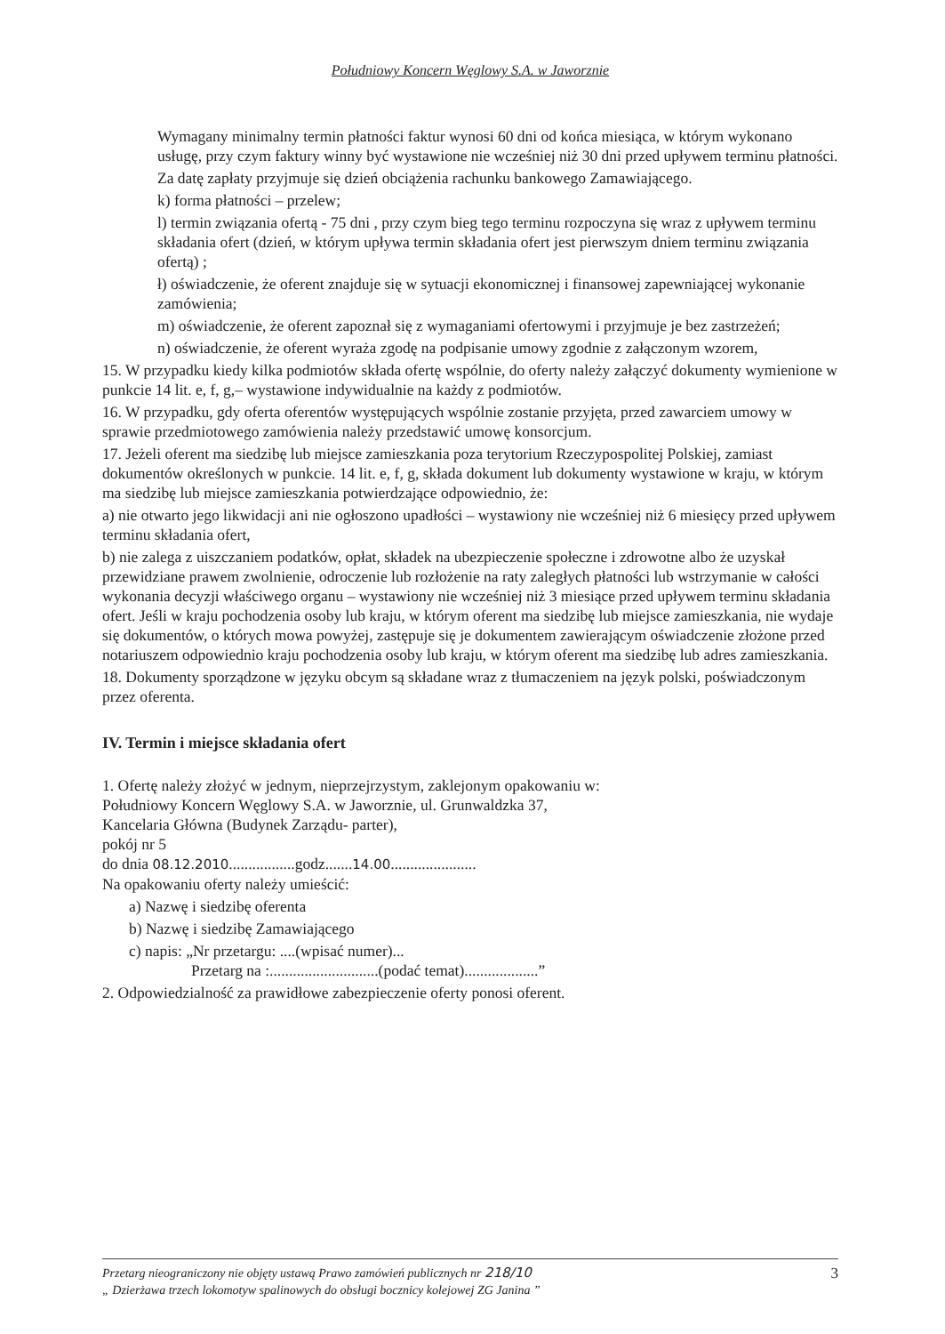Południowy Koncern Węglowy S.A. w Jaworznie
Wymagany minimalny termin płatności faktur wynosi 60 dni od końca miesiąca, w którym wykonano usługę, przy czym faktury winny być wystawione nie wcześniej niż 30 dni przed upływem terminu płatności.
Za datę zapłaty przyjmuje się dzień obciążenia rachunku bankowego Zamawiającego.
k) forma płatności – przelew;
l) termin związania ofertą - 75 dni , przy czym bieg tego terminu rozpoczyna się wraz z upływem terminu składania ofert (dzień, w którym upływa termin składania ofert jest pierwszym dniem terminu związania ofertą) ;
ł) oświadczenie, że oferent znajduje się w sytuacji ekonomicznej i finansowej zapewniającej wykonanie zamówienia;
m) oświadczenie, że oferent zapoznał się z wymaganiami ofertowymi i przyjmuje je bez zastrzeżeń;
n) oświadczenie, że oferent wyraża zgodę na podpisanie umowy zgodnie z załączonym wzorem,
15. W przypadku kiedy kilka podmiotów składa ofertę wspólnie, do oferty należy załączyć dokumenty wymienione w punkcie 14 lit. e, f, g,– wystawione indywidualnie na każdy z podmiotów.
16. W przypadku, gdy oferta oferentów występujących wspólnie zostanie przyjęta, przed zawarciem umowy w sprawie przedmiotowego zamówienia należy przedstawić umowę konsorcjum.
17. Jeżeli oferent ma siedzibę lub miejsce zamieszkania poza terytorium Rzeczypospolitej Polskiej, zamiast dokumentów określonych w punkcie. 14 lit. e, f, g, składa dokument lub dokumenty wystawione w kraju, w którym ma siedzibę lub miejsce zamieszkania potwierdzające odpowiednio, że:
a) nie otwarto jego likwidacji ani nie ogłoszono upadłości – wystawiony nie wcześniej niż 6 miesięcy przed upływem terminu składania ofert,
b) nie zalega z uiszczaniem podatków, opłat, składek na ubezpieczenie społeczne i zdrowotne albo że uzyskał przewidziane prawem zwolnienie, odroczenie lub rozłożenie na raty zaległych płatności lub wstrzymanie w całości wykonania decyzji właściwego organu – wystawiony nie wcześniej niż 3 miesiące przed upływem terminu składania ofert. Jeśli w kraju pochodzenia osoby lub kraju, w którym oferent ma siedzibę lub miejsce zamieszkania, nie wydaje się dokumentów, o których mowa powyżej, zastępuje się je dokumentem zawierającym oświadczenie złożone przed notariuszem odpowiednio kraju pochodzenia osoby lub kraju, w którym oferent ma siedzibę lub adres zamieszkania.
18. Dokumenty sporządzone w języku obcym są składane wraz z tłumaczeniem na język polski, poświadczonym przez oferenta.
IV. Termin i miejsce składania ofert
1. Ofertę należy złożyć w jednym, nieprzejrzystym, zaklejonym opakowaniu w:
Południowy Koncern Węglowy S.A. w Jaworznie, ul. Grunwaldzka 37,
Kancelaria Główna (Budynek Zarządu- parter),
pokój nr 5
do dnia 08.12.2010.................godz.......14.00......................
Na opakowaniu oferty należy umieścić:
a) Nazwę i siedzibę oferenta
b) Nazwę i siedzibę Zamawiającego
c) napis: „Nr przetargu: ....(wpisać numer)...
Przetarg na :............................(podać temat)...................”
2. Odpowiedzialność za prawidłowe zabezpieczenie oferty ponosi oferent.
Przetarg nieograniczony nie objęty ustawą Prawo zamówień publicznych nr 218/10
„ Dzierżawa trzech lokomotyw spalinowych do obsługi bocznicy kolejowej ZG Janina ”
3